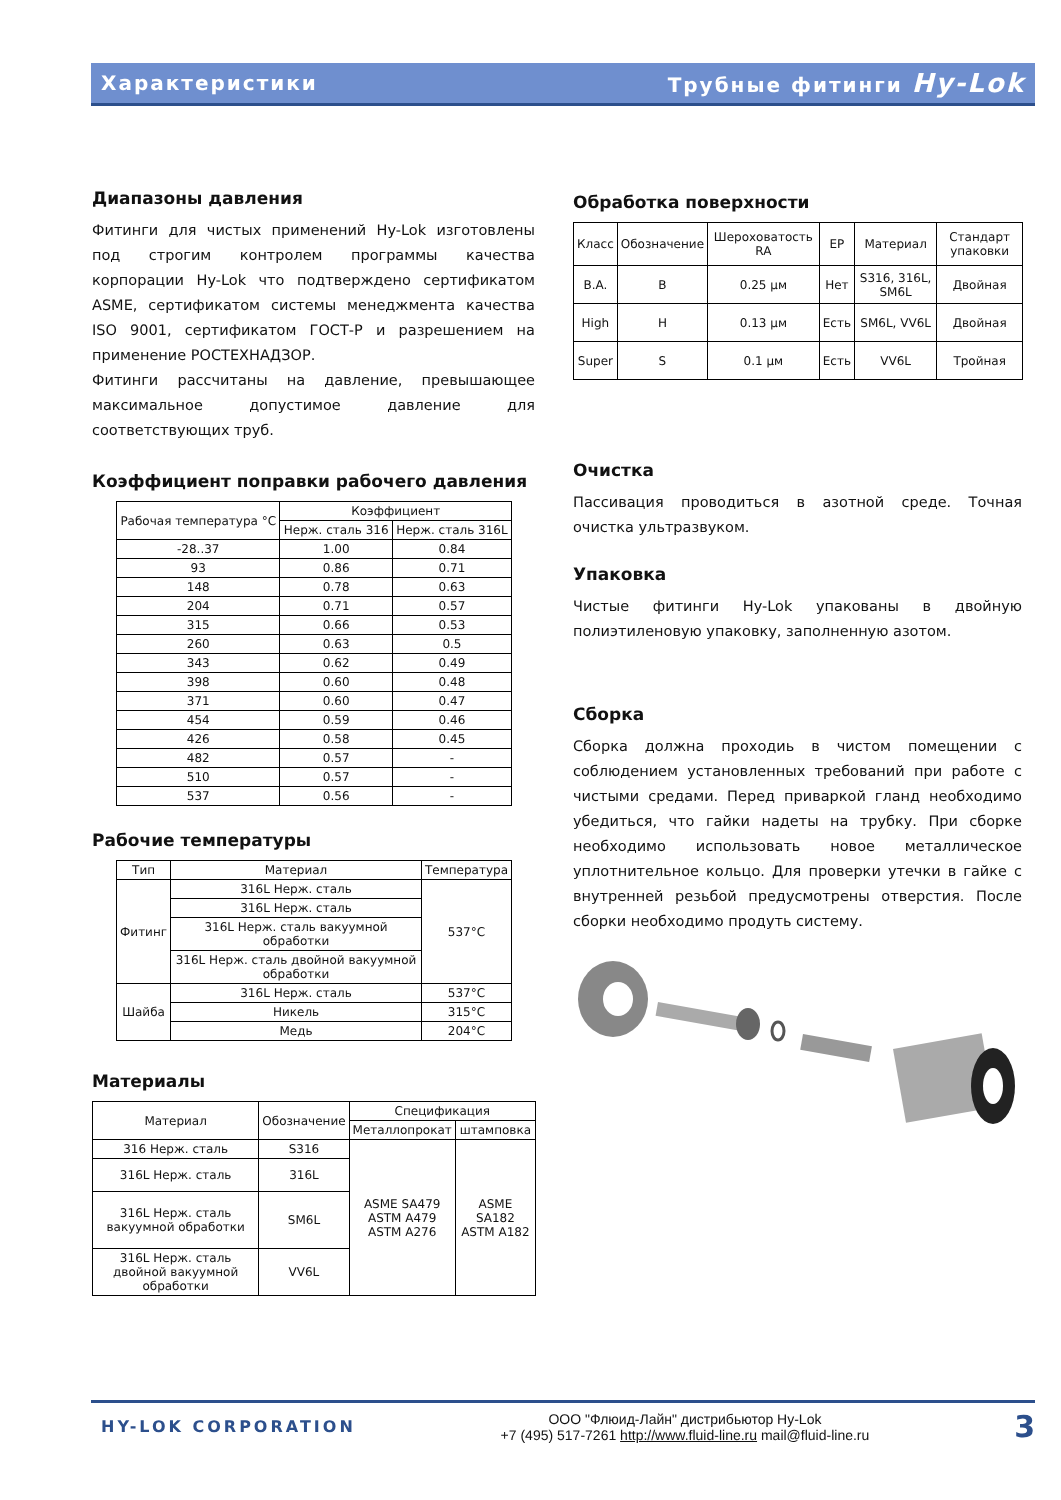Характеристики Трубные фитинги Hy-Lok
Диапазоны давления
Фитинги для чистых применений Hy-Lok изготовлены под строгим контролем программы качества корпорации Hy-Lok что подтверждено сертификатом ASME, сертификатом системы менеджмента качества ISO 9001, сертификатом ГОСТ-Р и разрешением на применение РОСТЕХНАДЗОР.
Фитинги рассчитаны на давление, превышающее максимальное допустимое давление для соответствующих труб.
Коэффициент поправки рабочего давления
| Рабочая температура °C | Коэффициент | |
| --- | --- | --- |
| | Нерж. сталь 316 | Нерж. сталь 316L |
| -28..37 | 1.00 | 0.84 |
| 93 | 0.86 | 0.71 |
| 148 | 0.78 | 0.63 |
| 204 | 0.71 | 0.57 |
| 315 | 0.66 | 0.53 |
| 260 | 0.63 | 0.5 |
| 343 | 0.62 | 0.49 |
| 398 | 0.60 | 0.48 |
| 371 | 0.60 | 0.47 |
| 454 | 0.59 | 0.46 |
| 426 | 0.58 | 0.45 |
| 482 | 0.57 | - |
| 510 | 0.57 | - |
| 537 | 0.56 | - |
Рабочие температуры
| Тип | Материал | Температура |
| --- | --- | --- |
| Фитинг | 316L Нерж. сталь | 537°C |
| | 316L Нерж. сталь | |
| | 316L Нерж. сталь вакуумной обработки | |
| | 316L Нерж. сталь двойной вакуумной обработки | |
| Шайба | 316L Нерж. сталь | 537°C |
| | Никель | 315°C |
| | Медь | 204°C |
Материалы
| Материал | Обозначение | Спецификация | |
| --- | --- | --- | --- |
| | | Металлопрокат | штамповка |
| 316 Нерж. сталь | S316 | ASME SA479 ASTM A479 ASTM A276 | ASME SA182 ASTM A182 |
| 316L Нерж. сталь | 316L | | |
| 316L Нерж. сталь вакуумной обработки | SM6L | | |
| 316L Нерж. сталь двойной вакуумной обработки | VV6L | | |
Обработка поверхности
| Класс | Обозначение | Шероховатость RA | EP | Материал | Стандарт упаковки |
| B.A. | B | 0.25 µм | Нет | S316, 316L, SM6L | Двойная |
| High | H | 0.13 µм | Есть | SM6L, VV6L | Двойная |
| Super | S | 0.1 µм | Есть | VV6L | Тройная |
Очистка
Пассивация проводиться в азотной среде. Точная очистка ультразвуком.
Упаковка
Чистые фитинги Hy-Lok упакованы в двойную полиэтиленовую упаковку, заполненную азотом.
Сборка
Сборка должна проходиь в чистом помещении с соблюдением установленных требований при работе с чистыми средами. Перед приваркой гланд необходимо убедиться, что гайки надеты на трубку. При сборке необходимо использовать новое металлическое уплотнительное кольцо. Для проверки утечки в гайке с внутренней резьбой предусмотрены отверстия. После сборки необходимо продуть систему.
HY-LOK CORPORATION
ООО "Флюид-Лайн" дистрибьютор Hy-Lok
+7 (495) 517-7261 http://www.fluid-line.ru mail@fluid-line.ru
3